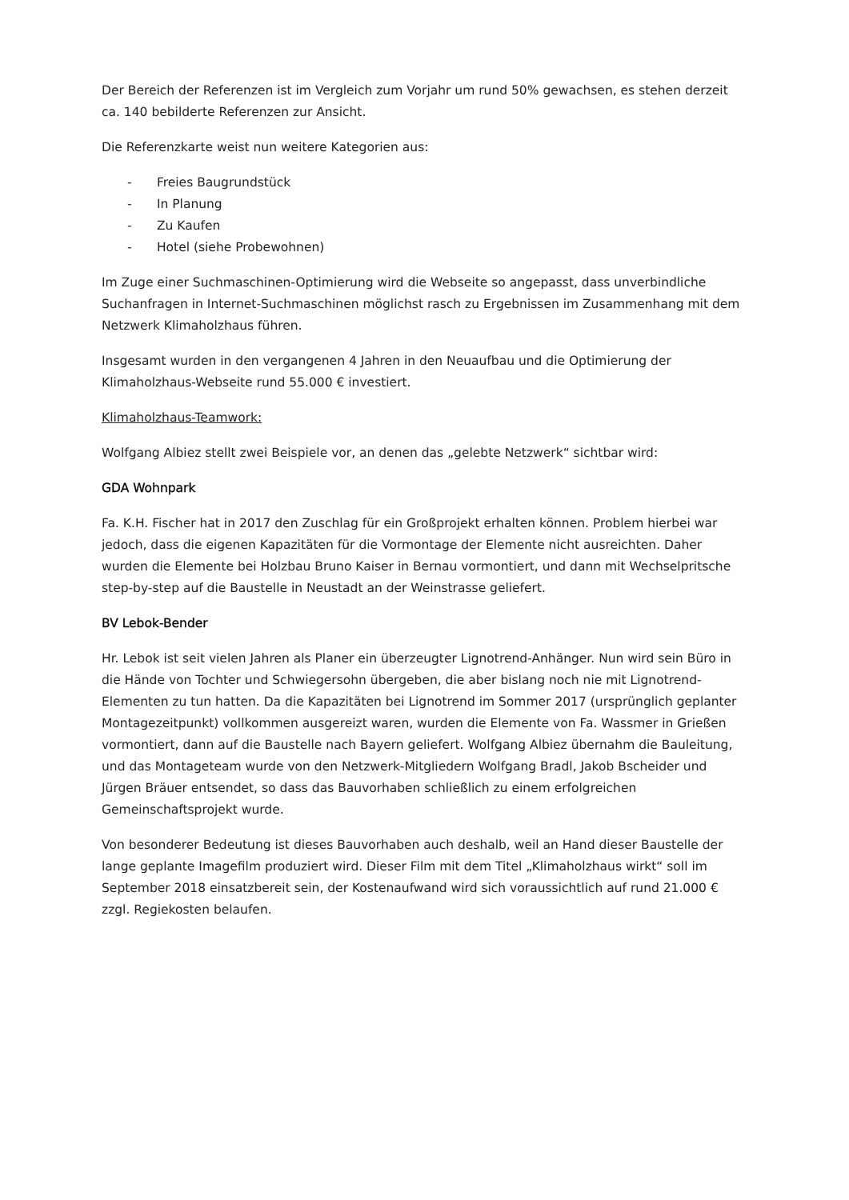Der Bereich der Referenzen ist im Vergleich zum Vorjahr um rund 50% gewachsen, es stehen derzeit ca. 140 bebilderte Referenzen zur Ansicht.
Die Referenzkarte weist nun weitere Kategorien aus:
- Freies Baugrundstück
- In Planung
- Zu Kaufen
- Hotel (siehe Probewohnen)
Im Zuge einer Suchmaschinen-Optimierung wird die Webseite so angepasst, dass unverbindliche Suchanfragen in Internet-Suchmaschinen möglichst rasch zu Ergebnissen im Zusammenhang mit dem Netzwerk Klimaholzhaus führen.
Insgesamt wurden in den vergangenen 4 Jahren in den Neuaufbau und die Optimierung der Klimaholzhaus-Webseite rund 55.000 € investiert.
Klimaholzhaus-Teamwork:
Wolfgang Albiez stellt zwei Beispiele vor, an denen das „gelebte Netzwerk“ sichtbar wird:
GDA Wohnpark
Fa. K.H. Fischer hat in 2017 den Zuschlag für ein Großprojekt erhalten können. Problem hierbei war jedoch, dass die eigenen Kapazitäten für die Vormontage der Elemente nicht ausreichten. Daher wurden die Elemente bei Holzbau Bruno Kaiser in Bernau vormontiert, und dann mit Wechselpritsche step-by-step auf die Baustelle in Neustadt an der Weinstrasse geliefert.
BV Lebok-Bender
Hr. Lebok ist seit vielen Jahren als Planer ein überzeugter Lignotrend-Anhänger. Nun wird sein Büro in die Hände von Tochter und Schwiegersohn übergeben, die aber bislang noch nie mit Lignotrend-Elementen zu tun hatten. Da die Kapazitäten bei Lignotrend im Sommer 2017 (ursprünglich geplanter Montagezeitpunkt) vollkommen ausgereizt waren, wurden die Elemente von Fa. Wassmer in Grießen vormontiert, dann auf die Baustelle nach Bayern geliefert. Wolfgang Albiez übernahm die Bauleitung, und das Montageteam wurde von den Netzwerk-Mitgliedern Wolfgang Bradl, Jakob Bscheider und Jürgen Bräuer entsendet, so dass das Bauvorhaben schließlich zu einem erfolgreichen Gemeinschaftsprojekt wurde.
Von besonderer Bedeutung ist dieses Bauvorhaben auch deshalb, weil an Hand dieser Baustelle der lange geplante Imagefilm produziert wird. Dieser Film mit dem Titel „Klimaholzhaus wirkt“ soll im September 2018 einsatzbereit sein, der Kostenaufwand wird sich voraussichtlich auf rund 21.000 € zzgl. Regiekosten belaufen.